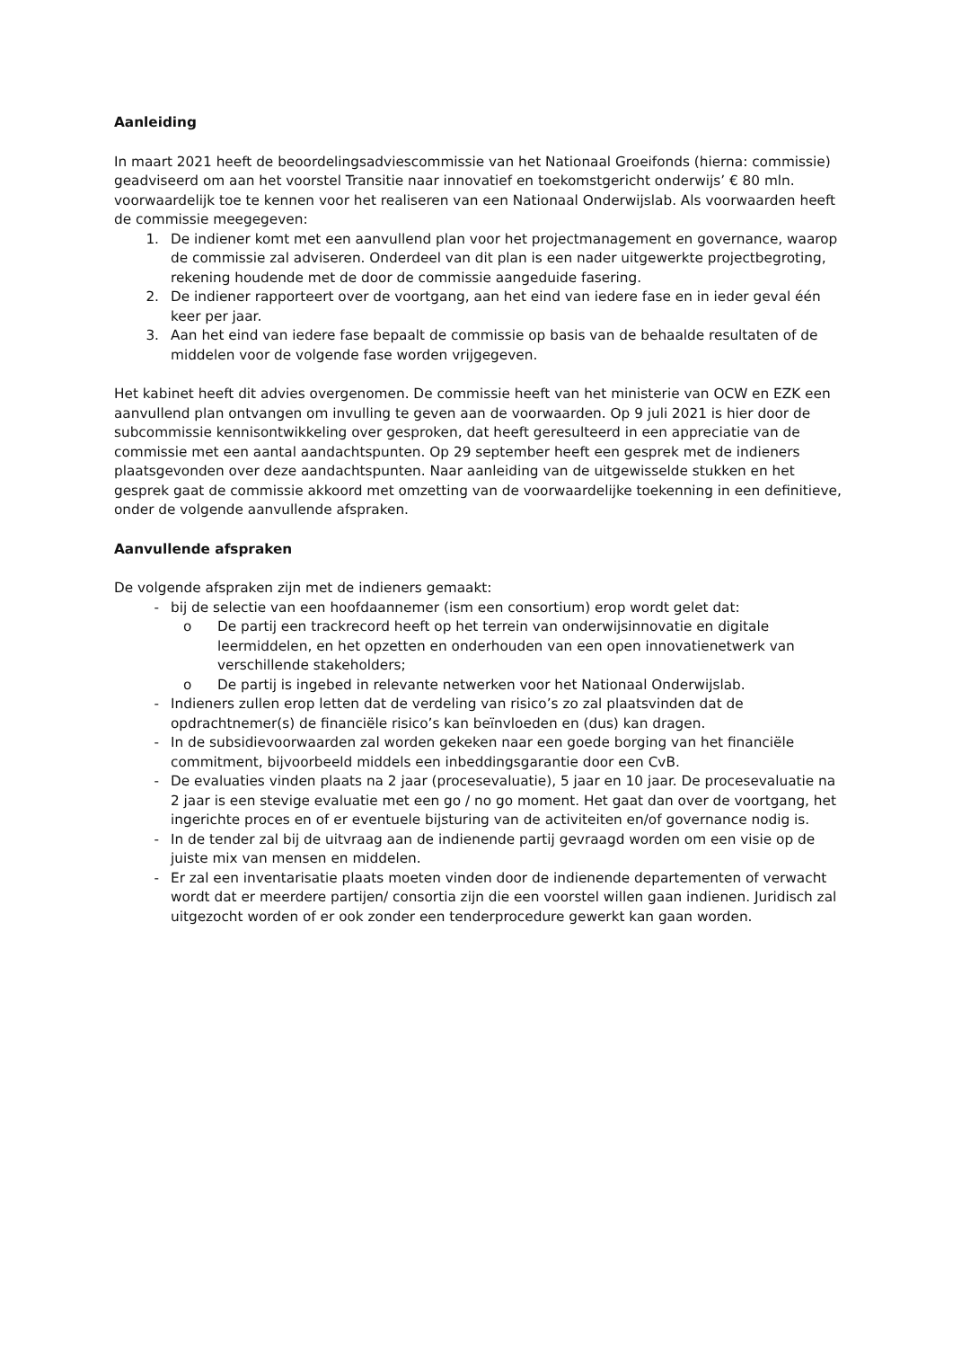Aanleiding
In maart 2021 heeft de beoordelingsadviescommissie van het Nationaal Groeifonds (hierna: commissie) geadviseerd om aan het voorstel Transitie naar innovatief en toekomstgericht onderwijs’ € 80 mln. voorwaardelijk toe te kennen voor het realiseren van een Nationaal Onderwijslab. Als voorwaarden heeft de commissie meegegeven:
1. De indiener komt met een aanvullend plan voor het projectmanagement en governance, waarop de commissie zal adviseren. Onderdeel van dit plan is een nader uitgewerkte projectbegroting, rekening houdende met de door de commissie aangeduide fasering.
2. De indiener rapporteert over de voortgang, aan het eind van iedere fase en in ieder geval één keer per jaar.
3. Aan het eind van iedere fase bepaalt de commissie op basis van de behaalde resultaten of de middelen voor de volgende fase worden vrijgegeven.
Het kabinet heeft dit advies overgenomen. De commissie heeft van het ministerie van OCW en EZK een aanvullend plan ontvangen om invulling te geven aan de voorwaarden. Op 9 juli 2021 is hier door de subcommissie kennisontwikkeling over gesproken, dat heeft geresulteerd in een appreciatie van de commissie met een aantal aandachtspunten. Op 29 september heeft een gesprek met de indieners plaatsgevonden over deze aandachtspunten. Naar aanleiding van de uitgewisselde stukken en het gesprek gaat de commissie akkoord met omzetting van de voorwaardelijke toekenning in een definitieve, onder de volgende aanvullende afspraken.
Aanvullende afspraken
De volgende afspraken zijn met de indieners gemaakt:
- bij de selectie van een hoofdaannemer (ism een consortium) erop wordt gelet dat:
o De partij een trackrecord heeft op het terrein van onderwijsinnovatie en digitale leermiddelen, en het opzetten en onderhouden van een open innovatienetwerk van verschillende stakeholders;
o De partij is ingebed in relevante netwerken voor het Nationaal Onderwijslab.
- Indieners zullen erop letten dat de verdeling van risico’s zo zal plaatsvinden dat de opdrachtnemer(s) de financiële risico’s kan beïnvloeden en (dus) kan dragen.
- In de subsidievoorwaarden zal worden gekeken naar een goede borging van het financiële commitment, bijvoorbeeld middels een inbeddingsgarantie door een CvB.
- De evaluaties vinden plaats na 2 jaar (procesevaluatie), 5 jaar en 10 jaar. De procesevaluatie na 2 jaar is een stevige evaluatie met een go / no go moment. Het gaat dan over de voortgang, het ingerichte proces en of er eventuele bijsturing van de activiteiten en/of governance nodig is.
- In de tender zal bij de uitvraag aan de indienende partij gevraagd worden om een visie op de juiste mix van mensen en middelen.
- Er zal een inventarisatie plaats moeten vinden door de indienende departementen of verwacht wordt dat er meerdere partijen/ consortia zijn die een voorstel willen gaan indienen. Juridisch zal uitgezocht worden of er ook zonder een tenderprocedure gewerkt kan gaan worden.